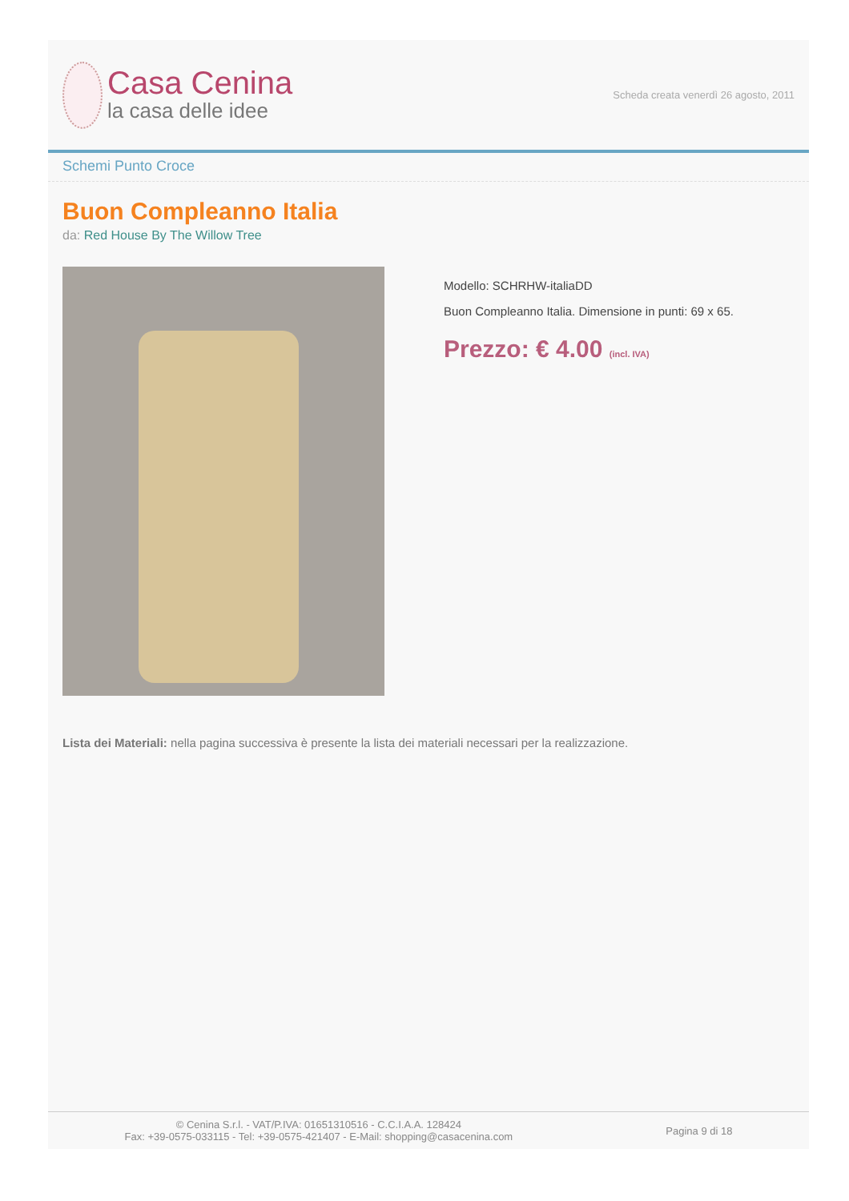Casa Cenina
la casa delle idee
Scheda creata venerdì 26 agosto, 2011
Schemi Punto Croce
Buon Compleanno Italia
da: Red House By The Willow Tree
Modello: SCHRHW-italiaDD
Buon Compleanno Italia. Dimensione in punti: 69 x 65.
Prezzo: € 4.00 (incl. IVA)
Lista dei Materiali: nella pagina successiva è presente la lista dei materiali necessari per la realizzazione.
© Cenina S.r.l. - VAT/P.IVA: 01651310516 - C.C.I.A.A. 128424
Fax: +39-0575-033115 - Tel: +39-0575-421407 - E-Mail: shopping@casacenina.com
Pagina 9 di 18